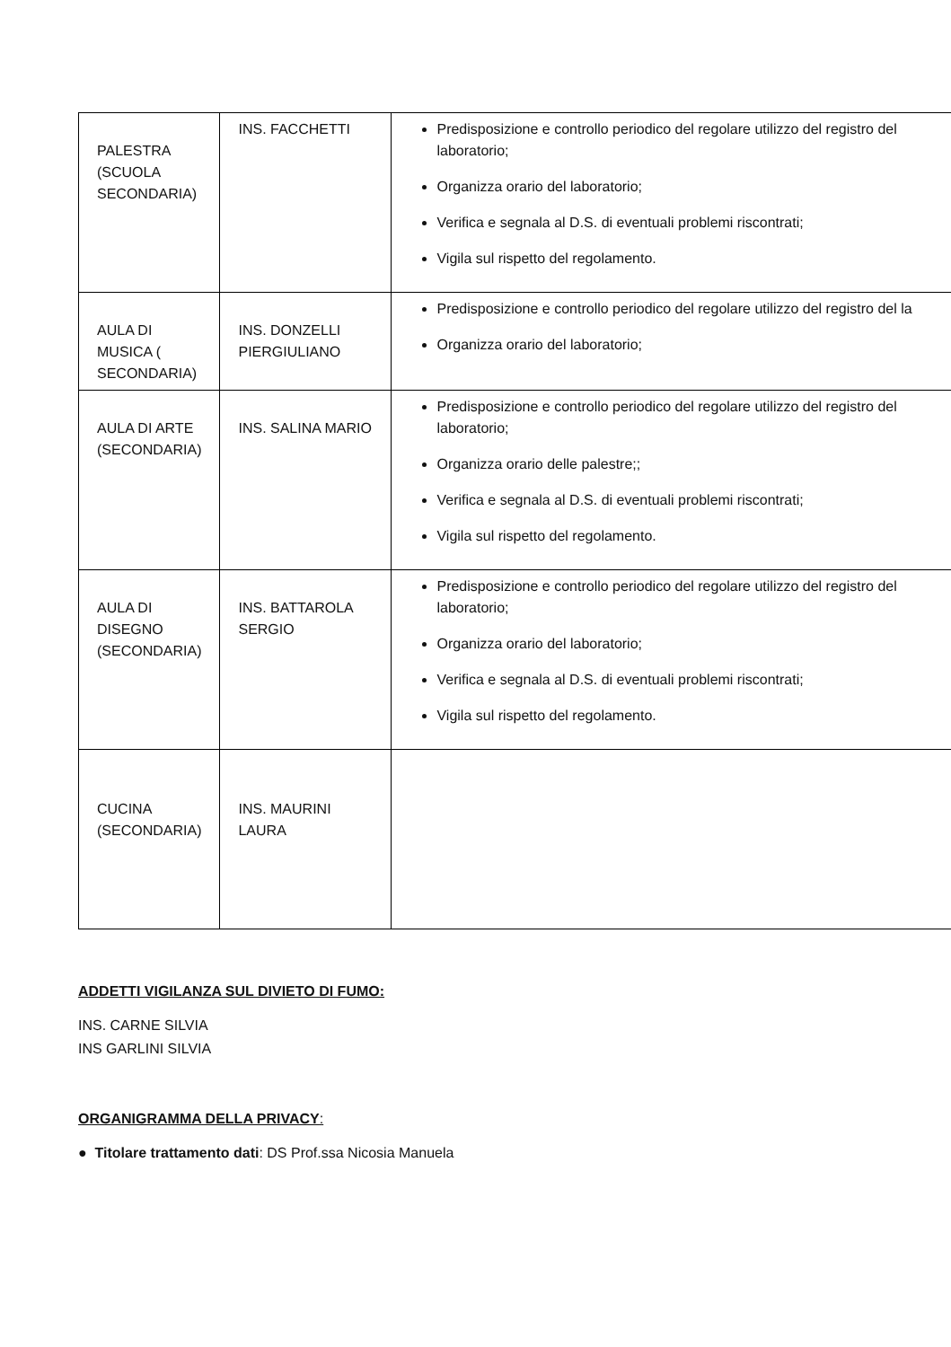| PALESTRA (SCUOLA SECONDARIA) | INS. FACCHETTI | Predisposizione e controllo periodico del regolare utilizzo del registro del laboratorio; Organizza orario del laboratorio; Verifica e segnala al D.S. di eventuali problemi riscontrati; Vigila sul rispetto del regolamento. |
| AULA DI MUSICA ( SECONDARIA) | INS. DONZELLI PIERGIULIANO | Predisposizione e controllo periodico del regolare utilizzo del registro del la Organizza orario del laboratorio; |
| AULA DI ARTE (SECONDARIA) | INS. SALINA MARIO | Predisposizione e controllo periodico del regolare utilizzo del registro del laboratorio; Organizza orario delle palestre;; Verifica e segnala al D.S. di eventuali problemi riscontrati; Vigila sul rispetto del regolamento. |
| AULA DI DISEGNO (SECONDARIA) | INS. BATTAROLA SERGIO | Predisposizione e controllo periodico del regolare utilizzo del registro del laboratorio; Organizza orario del laboratorio; Verifica e segnala al D.S. di eventuali problemi riscontrati; Vigila sul rispetto del regolamento. |
| CUCINA (SECONDARIA) | INS. MAURINI LAURA | |
ADDETTI VIGILANZA SUL DIVIETO DI FUMO:
INS. CARNE SILVIA
INS GARLINI SILVIA
ORGANIGRAMMA DELLA PRIVACY:
● Titolare trattamento dati: DS Prof.ssa Nicosia Manuela